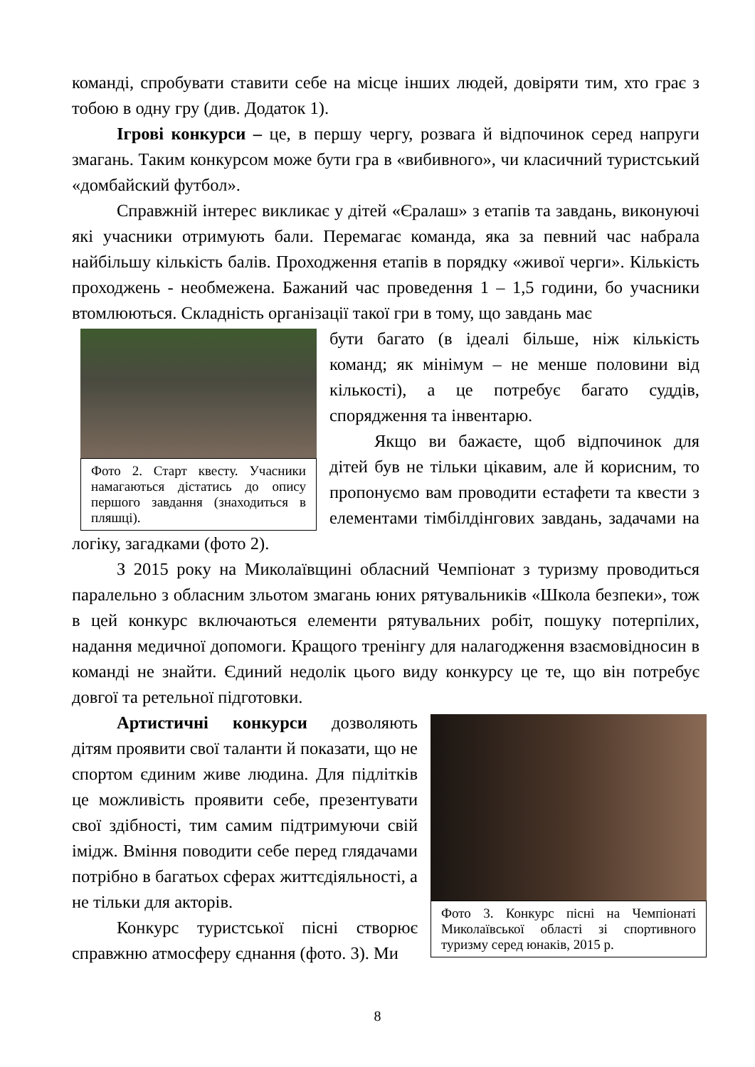команді, спробувати ставити себе на місце інших людей, довіряти тим, хто грає з тобою в одну гру (див. Додаток 1).
Ігрові конкурси – це, в першу чергу, розвага й відпочинок серед напруги змагань. Таким конкурсом може бути гра в «вибивного», чи класичний туристський «домбайский футбол».
Справжній інтерес викликає у дітей «Єралаш» з етапів та завдань, виконуючі які учасники отримують бали. Перемагає команда, яка за певний час набрала найбільшу кількість балів. Проходження етапів в порядку «живої черги». Кількість проходжень - необмежена. Бажаний час проведення 1 – 1,5 години, бо учасники втомлюються. Складність організації такої гри в тому, що завдань має
Фото 2. Старт квесту. Учасники намагаються дістатись до опису першого завдання (знаходиться в пляшці).
бути багато (в ідеалі більше, ніж кількість команд; як мінімум – не менше половини від кількості), а це потребує багато суддів, спорядження та інвентарю.
Якщо ви бажаєте, щоб відпочинок для дітей був не тільки цікавим, але й корисним, то пропонуємо вам проводити естафети та квести з елементами тімбілдінгових завдань, задачами на логіку, загадками (фото 2).
З 2015 року на Миколаївщині обласний Чемпіонат з туризму проводиться паралельно з обласним зльотом змагань юних рятувальників «Школа безпеки», тож в цей конкурс включаються елементи рятувальних робіт, пошуку потерпілих, надання медичної допомоги. Кращого тренінгу для налагодження взаємовідносин в команді не знайти. Єдиний недолік цього виду конкурсу це те, що він потребує довгої та ретельної підготовки.
Фото 3. Конкурс пісні на Чемпіонаті Миколаївської області зі спортивного туризму серед юнаків, 2015 р.
Артистичні конкурси дозволяють дітям проявити свої таланти й показати, що не спортом єдиним живе людина. Для підлітків це можливість проявити себе, презентувати свої здібності, тим самим підтримуючи свій імідж. Вміння поводити себе перед глядачами потрібно в багатьох сферах життєдіяльності, а не тільки для акторів.
Конкурс туристської пісні створює справжню атмосферу єднання (фото. 3). Ми
8